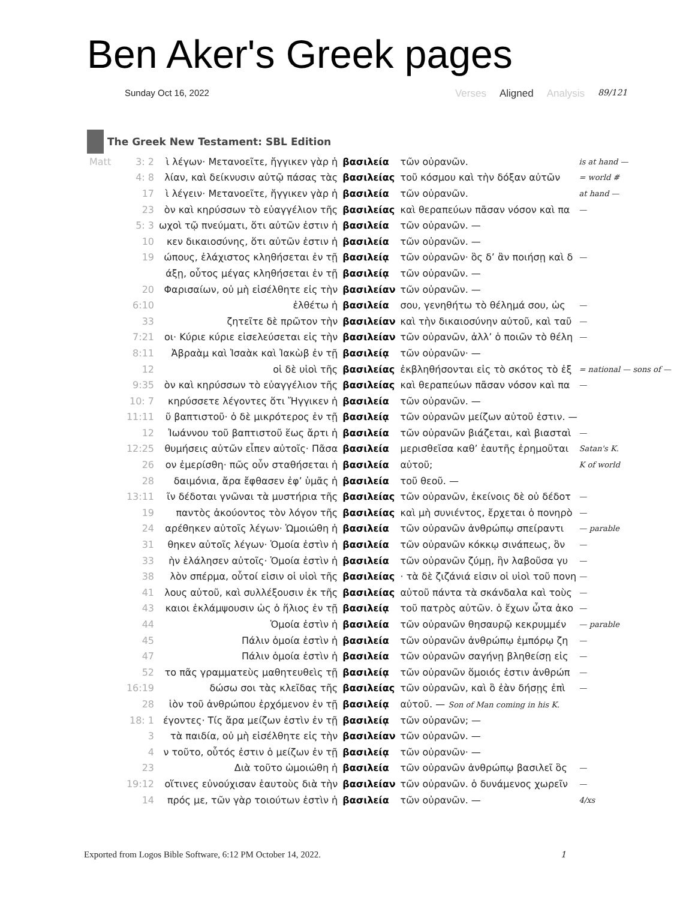Ben Aker's Greek pages
Sunday Oct 16, 2022 Verses Aligned Analysis
89/121
The Greek New Testament: SBL Edition
| Matt | 3: 2 | ὶ λέγων· Μετανοεῖτε, ἤγγικεν γὰρ ἡ | βασιλεία | τῶν οὐρανῶν. | is at hand — |
| | 4: 8 | λίαν, καὶ δείκνυσιν αὐτῷ πάσας τὰς | βασιλείας | τοῦ κόσμου καὶ τὴν δόξαν αὐτῶν | = world # |
| | 17 | ὶ λέγειν· Μετανοεῖτε, ἤγγικεν γὰρ ἡ | βασιλεία | τῶν οὐρανῶν. | at hand — |
| | 23 | ὸν καὶ κηρύσσων τὸ εὐαγγέλιον τῆς | βασιλείας | καὶ θεραπεύων πᾶσαν νόσον καὶ πα | — |
| | 5: 3 | ωχοὶ τῷ πνεύματι, ὅτι αὐτῶν ἐστιν ἡ | βασιλεία | τῶν οὐρανῶν. — | |
| | 10 | κεν δικαιοσύνης, ὅτι αὐτῶν ἐστιν ἡ | βασιλεία | τῶν οὐρανῶν. — | |
| | 19 | ώπους, ἐλάχιστος κληθήσεται ἐν τῇ | βασιλείᾳ | τῶν οὐρανῶν· ὃς δ’ ἂν ποιήσῃ καὶ δ | — |
| | | άξῃ, οὗτος μέγας κληθήσεται ἐν τῇ | βασιλείᾳ | τῶν οὐρανῶν. — | |
| | 20 | Φαρισαίων, οὐ μὴ εἰσέλθητε εἰς τὴν | βασιλείαν | τῶν οὐρανῶν. — | |
| | 6:10 | ἐλθέτω ἡ | βασιλεία | σου, γενηθήτω τὸ θέλημά σου, ὡς | — |
| | 33 | ζητεῖτε δὲ πρῶτον τὴν | βασιλείαν | καὶ τὴν δικαιοσύνην αὐτοῦ, καὶ ταῦ | — |
| | 7:21 | οι· Κύριε κύριε εἰσελεύσεται εἰς τὴν | βασιλείαν | τῶν οὐρανῶν, ἀλλ’ ὁ ποιῶν τὸ θέλη | — |
| | 8:11 | Ἀβραὰμ καὶ Ἰσαὰκ καὶ Ἰακὼβ ἐν τῇ | βασιλείᾳ | τῶν οὐρανῶν· — | |
| | 12 | οἱ δὲ υἱοὶ τῆς | βασιλείας | ἐκβληθήσονται εἰς τὸ σκότος τὸ ἐξ | = national — sons of — |
| | 9:35 | ὸν καὶ κηρύσσων τὸ εὐαγγέλιον τῆς | βασιλείας | καὶ θεραπεύων πᾶσαν νόσον καὶ πα | — |
| | 10: 7 | κηρύσσετε λέγοντες ὅτι Ἤγγικεν ἡ | βασιλεία | τῶν οὐρανῶν. — | |
| | 11:11 | ῦ βαπτιστοῦ· ὁ δὲ μικρότερος ἐν τῇ | βασιλείᾳ | τῶν οὐρανῶν μείζων αὐτοῦ ἐστιν. — | |
| | 12 | Ἰωάννου τοῦ βαπτιστοῦ ἕως ἄρτι ἡ | βασιλεία | τῶν οὐρανῶν βιάζεται, καὶ βιασταὶ | — |
| | 12:25 | θυμήσεις αὐτῶν εἶπεν αὐτοῖς· Πᾶσα | βασιλεία | μερισθεῖσα καθ’ ἑαυτῆς ἐρημοῦται | Satan's K. |
| | 26 | ον ἐμερίσθη· πῶς οὖν σταθήσεται ἡ | βασιλεία | αὐτοῦ; | K of world |
| | 28 | δαιμόνια, ἄρα ἔφθασεν ἐφ’ ὑμᾶς ἡ | βασιλεία | τοῦ θεοῦ. — | |
| | 13:11 | ῖν δέδοται γνῶναι τὰ μυστήρια τῆς | βασιλείας | τῶν οὐρανῶν, ἐκείνοις δὲ οὐ δέδοτ | — |
| | 19 | παντὸς ἀκούοντος τὸν λόγον τῆς | βασιλείας | καὶ μὴ συνιέντος, ἔρχεται ὁ πονηρὸ | — |
| | 24 | αρέθηκεν αὐτοῖς λέγων· Ὡμοιώθη ἡ | βασιλεία | τῶν οὐρανῶν ἀνθρώπῳ σπείραντι | — parable |
| | 31 | θηκεν αὐτοῖς λέγων· Ὁμοία ἐστὶν ἡ | βασιλεία | τῶν οὐρανῶν κόκκῳ σινάπεως, ὃν | — |
| | 33 | ὴν ἐλάλησεν αὐτοῖς· Ὁμοία ἐστὶν ἡ | βασιλεία | τῶν οὐρανῶν ζύμῃ, ἣν λαβοῦσα γυ | — |
| | 38 | λὸν σπέρμα, οὗτοί εἰσιν οἱ υἱοὶ τῆς | βασιλείας | · τὰ δὲ ζιζάνιά εἰσιν οἱ υἱοὶ τοῦ πονη | — |
| | 41 | λους αὐτοῦ, καὶ συλλέξουσιν ἐκ τῆς | βασιλείας | αὐτοῦ πάντα τὰ σκάνδαλα καὶ τοὺς | — |
| | 43 | καιοι ἐκλάμψουσιν ὡς ὁ ἥλιος ἐν τῇ | βασιλείᾳ | τοῦ πατρὸς αὐτῶν. ὁ ἔχων ὦτα ἀκο | — |
| | 44 | Ὁμοία ἐστὶν ἡ | βασιλεία | τῶν οὐρανῶν θησαυρῷ κεκρυμμέν | — parable |
| | 45 | Πάλιν ὁμοία ἐστὶν ἡ | βασιλεία | τῶν οὐρανῶν ἀνθρώπῳ ἐμπόρῳ ζη | — |
| | 47 | Πάλιν ὁμοία ἐστὶν ἡ | βασιλεία | τῶν οὐρανῶν σαγήνῃ βληθείσῃ εἰς | — |
| | 52 | το πᾶς γραμματεὺς μαθητευθεὶς τῇ | βασιλείᾳ | τῶν οὐρανῶν ὅμοιός ἐστιν ἀνθρώπ | — |
| | 16:19 | δώσω σοι τὰς κλεῖδας τῆς | βασιλείας | τῶν οὐρανῶν, καὶ ὃ ἐὰν δήσῃς ἐπὶ | — |
| | 28 | ἱὸν τοῦ ἀνθρώπου ἐρχόμενον ἐν τῇ | βασιλείᾳ | αὐτοῦ. — Son of Man coming in his K. | |
| | 18: 1 | έγοντες· Τίς ἄρα μείζων ἐστὶν ἐν τῇ | βασιλείᾳ | τῶν οὐρανῶν; — | |
| | 3 | τὰ παιδία, οὐ μὴ εἰσέλθητε εἰς τὴν | βασιλείαν | τῶν οὐρανῶν. — | |
| | 4 | ν τοῦτο, οὗτός ἐστιν ὁ μείζων ἐν τῇ | βασιλείᾳ | τῶν οὐρανῶν· — | |
| | 23 | Διὰ τοῦτο ὡμοιώθη ἡ | βασιλεία | τῶν οὐρανῶν ἀνθρώπῳ βασιλεῖ ὃς | — |
| | 19:12 | οἵτινες εὐνούχισαν ἑαυτοὺς διὰ τὴν | βασιλείαν | τῶν οὐρανῶν. ὁ δυνάμενος χωρεῖν | — |
| | 14 | πρός με, τῶν γὰρ τοιούτων ἐστὶν ἡ | βασιλεία | τῶν οὐρανῶν. — | 4/xs |
Exported from Logos Bible Software, 6:12 PM October 14, 2022. 1